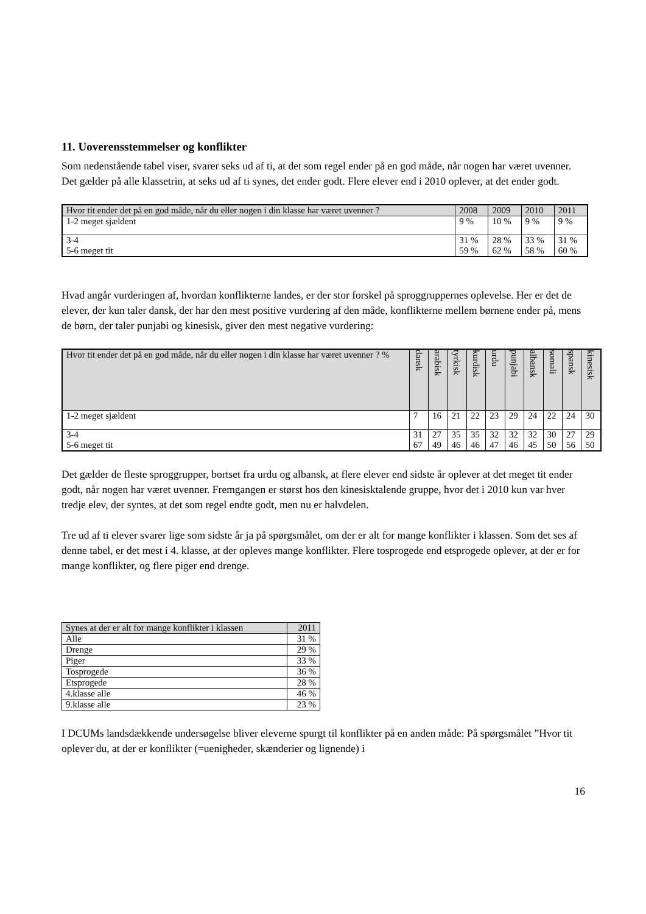11. Uoverensstemmelser og konflikter
Som nedenstående tabel viser, svarer seks ud af ti, at det som regel ender på en god måde, når nogen har været uvenner. Det gælder på alle klassetrin, at seks ud af ti synes, det ender godt. Flere elever end i 2010 oplever, at det ender godt.
| Hvor tit ender det på en god måde, når du eller nogen i din klasse har været uvenner ? | 2008 | 2009 | 2010 | 2011 |
| --- | --- | --- | --- | --- |
| 1-2 meget sjældent | 9 % | 10 % | 9 % | 9 % |
| 3-4 5-6 meget tit | 31 % 59 % | 28 % 62 % | 33 % 58 % | 31 % 60 % |
Hvad angår vurderingen af, hvordan konflikterne landes, er der stor forskel på sproggruppernes oplevelse. Her er det de elever, der kun taler dansk, der har den mest positive vurdering af den måde, konflikterne mellem børnene ender på, mens de børn, der taler punjabi og kinesisk, giver den mest negative vurdering:
| Hvor tit ender det på en god måde, når du eller nogen i din klasse har været uvenner ? % | dansk | arabisk | tyrkisk | kurdisk | urdu | punjabi | albansk | somali | spansk | kinesisk |
| --- | --- | --- | --- | --- | --- | --- | --- | --- | --- | --- |
| 1-2 meget sjældent | 7 | 16 | 21 | 22 | 23 | 29 | 24 | 22 | 24 | 30 |
| 3-4 5-6 meget tit | 31 67 | 27 49 | 35 46 | 35 46 | 32 47 | 32 46 | 32 45 | 30 50 | 27 56 | 29 50 |
Det gælder de fleste sproggrupper, bortset fra urdu og albansk, at flere elever end sidste år oplever at det meget tit ender godt, når nogen har været uvenner. Fremgangen er størst hos den kinesisktalende gruppe, hvor det i 2010 kun var hver tredje elev, der syntes, at det som regel endte godt, men nu er halvdelen.
Tre ud af ti elever svarer lige som sidste år ja på spørgsmålet, om der er alt for mange konflikter i klassen. Som det ses af denne tabel, er det mest i 4. klasse, at der opleves mange konflikter. Flere tosprogede end etsprogede oplever, at der er for mange konflikter, og flere piger end drenge.
| Synes at der er alt for mange konflikter i klassen | 2011 |
| --- | --- |
| Alle | 31 % |
| Drenge | 29 % |
| Piger | 33 % |
| Tosprogede | 36 % |
| Etsprogede | 28 % |
| 4.klasse alle | 46 % |
| 9.klasse alle | 23 % |
I DCUMs landsdækkende undersøgelse bliver eleverne spurgt til konflikter på en anden måde: På spørgsmålet ”Hvor tit oplever du, at der er konflikter (=uenigheder, skænderier og lignende) i
16